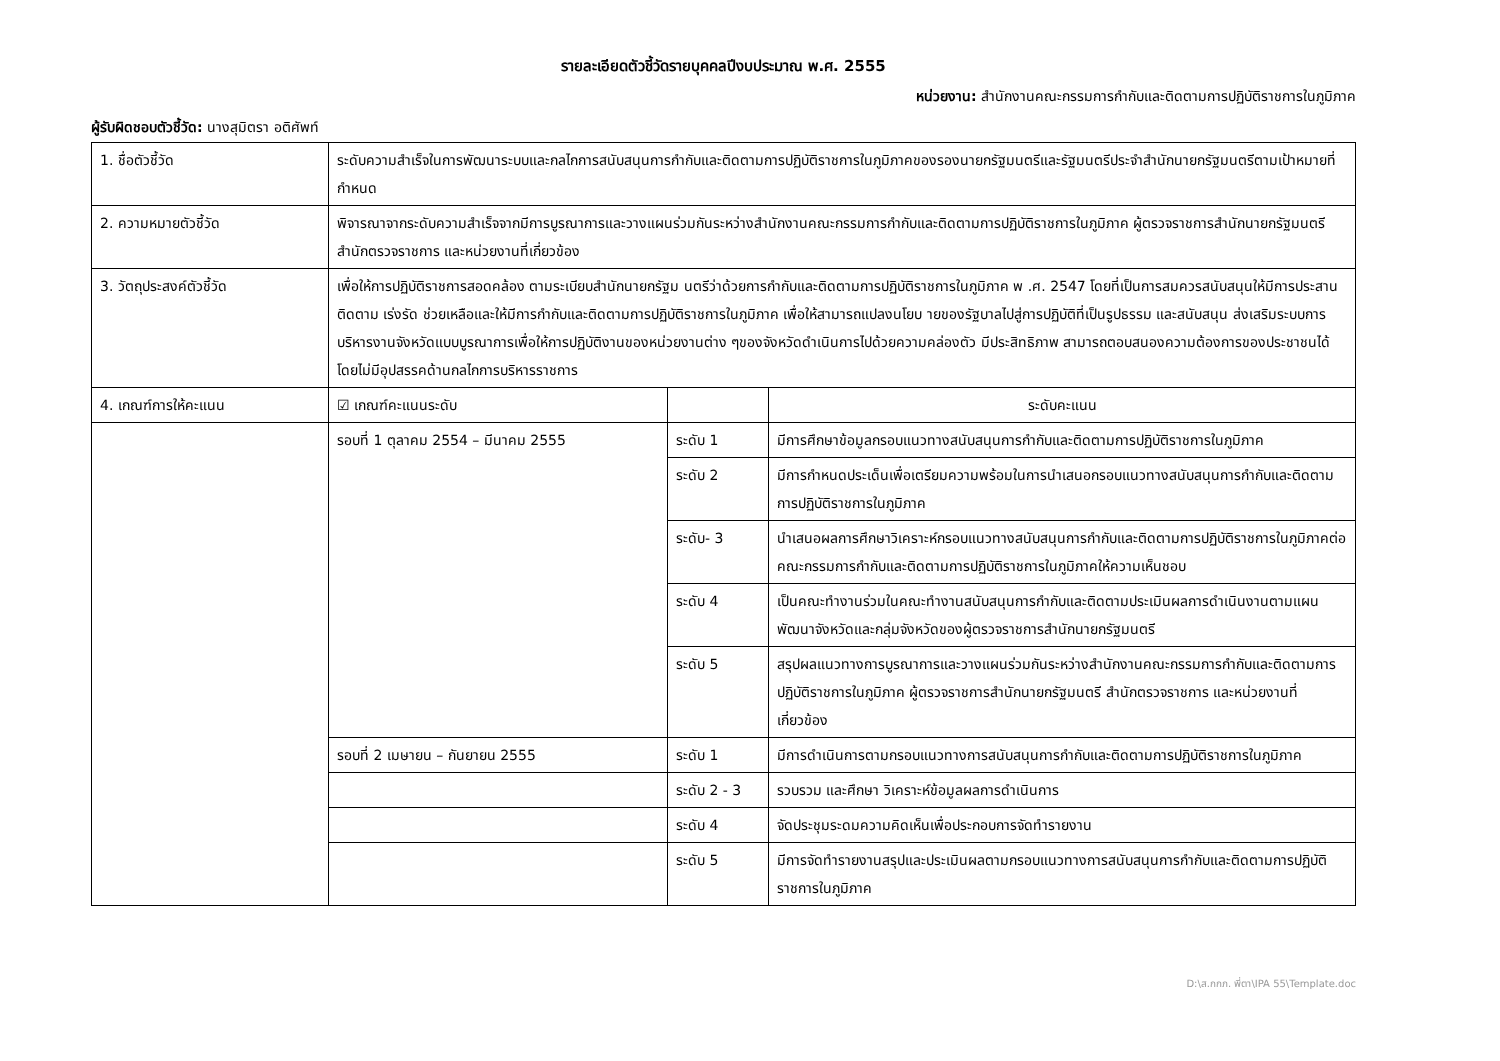รายละเอียดตัวชี้วัดรายบุคคลปีงบประมาณ พ.ศ. 2555
หน่วยงาน: สำนักงานคณะกรรมการกำกับและติดตามการปฏิบัติราชการในภูมิภาค
ผู้รับผิดชอบตัวชี้วัด: นางสุมิตรา อติศัพท์
| 1. ชื่อตัวชี้วัด | ระดับความสำเร็จในการพัฒนาระบบและกลไกการสนับสนุนการกำกับและติดตามการปฏิบัติราชการในภูมิภาคของรองนายกรัฐมนตรีและรัฐมนตรีประจำสำนักนายกรัฐมนตรีตามเป้าหมายที่กำหนด | | |
| 2. ความหมายตัวชี้วัด | พิจารณาจากระดับความสำเร็จจากมีการบูรณาการและวางแผนร่วมกันระหว่างสำนักงานคณะกรรมการกำกับและติดตามการปฏิบัติราชการในภูมิภาค ผู้ตรวจราชการสำนักนายกรัฐมนตรี สำนักตรวจราชการ และหน่วยงานที่เกี่ยวข้อง | | |
| 3. วัตถุประสงค์ตัวชี้วัด | เพื่อให้การปฏิบัติราชการสอดคล้อง ตามระเบียบสำนักนายกรัฐม นตรีว่าด้วยการกำกับและติดตามการปฏิบัติราชการในภูมิภาค พ .ศ. 2547 โดยที่เป็นการสมควรสนับสนุนให้มีการประสาน ติดตาม เร่งรัด ช่วยเหลือและให้มีการกำกับและติดตามการปฏิบัติราชการในภูมิภาค เพื่อให้สามารถแปลงนโยบ ายของรัฐบาลไปสู่การปฏิบัติที่เป็นรูปธรรม และสนับสนุน ส่งเสริมระบบการบริหารงานจังหวัดแบบบูรณาการเพื่อให้การปฏิบัติงานของหน่วยงานต่าง ๆของจังหวัดดำเนินการไปด้วยความคล่องตัว มีประสิทธิภาพ สามารถตอบสนองความต้องการของประชาชนได้โดยไม่มีอุปสรรคด้านกลไกการบริหารราชการ | | |
| 4. เกณฑ์การให้คะแนน | ☑ เกณฑ์คะแนนระดับ | | ระดับคะแนน |
| | รอบที่ 1 ตุลาคม 2554 – มีนาคม 2555 | ระดับ 1 | มีการศึกษาข้อมูลกรอบแนวทางสนับสนุนการกำกับและติดตามการปฏิบัติราชการในภูมิภาค |
| | | ระดับ 2 | มีการกำหนดประเด็นเพื่อเตรียมความพร้อมในการนำเสนอกรอบแนวทางสนับสนุนการกำกับและติดตามการปฏิบัติราชการในภูมิภาค |
| | | ระดับ- 3 | นำเสนอผลการศึกษาวิเคราะห์กรอบแนวทางสนับสนุนการกำกับและติดตามการปฏิบัติราชการในภูมิภาคต่อคณะกรรมการกำกับและติดตามการปฏิบัติราชการในภูมิภาคให้ความเห็นชอบ |
| | | ระดับ 4 | เป็นคณะทำงานร่วมในคณะทำงานสนับสนุนการกำกับและติดตามประเมินผลการดำเนินงานตามแผนพัฒนาจังหวัดและกลุ่มจังหวัดของผู้ตรวจราชการสำนักนายกรัฐมนตรี |
| | | ระดับ 5 | สรุปผลแนวทางการบูรณาการและวางแผนร่วมกันระหว่างสำนักงานคณะกรรมการกำกับและติดตามการปฏิบัติราชการในภูมิภาค ผู้ตรวจราชการสำนักนายกรัฐมนตรี สำนักตรวจราชการ และหน่วยงานที่เกี่ยวข้อง |
| | รอบที่ 2 เมษายน – กันยายน 2555 | ระดับ 1 | มีการดำเนินการตามกรอบแนวทางการสนับสนุนการกำกับและติดตามการปฏิบัติราชการในภูมิภาค |
| | | ระดับ 2 - 3 | รวบรวม และศึกษา วิเคราะห์ข้อมูลผลการดำเนินการ |
| | | ระดับ 4 | จัดประชุมระดมความคิดเห็นเพื่อประกอบการจัดทำรายงาน |
| | | ระดับ 5 | มีการจัดทำรายงานสรุปและประเมินผลตามกรอบแนวทางการสนับสนุนการกำกับและติดตามการปฏิบัติราชการในภูมิภาค |
D:\ส.กกภ. พี่ตา\IPA 55\Template.doc